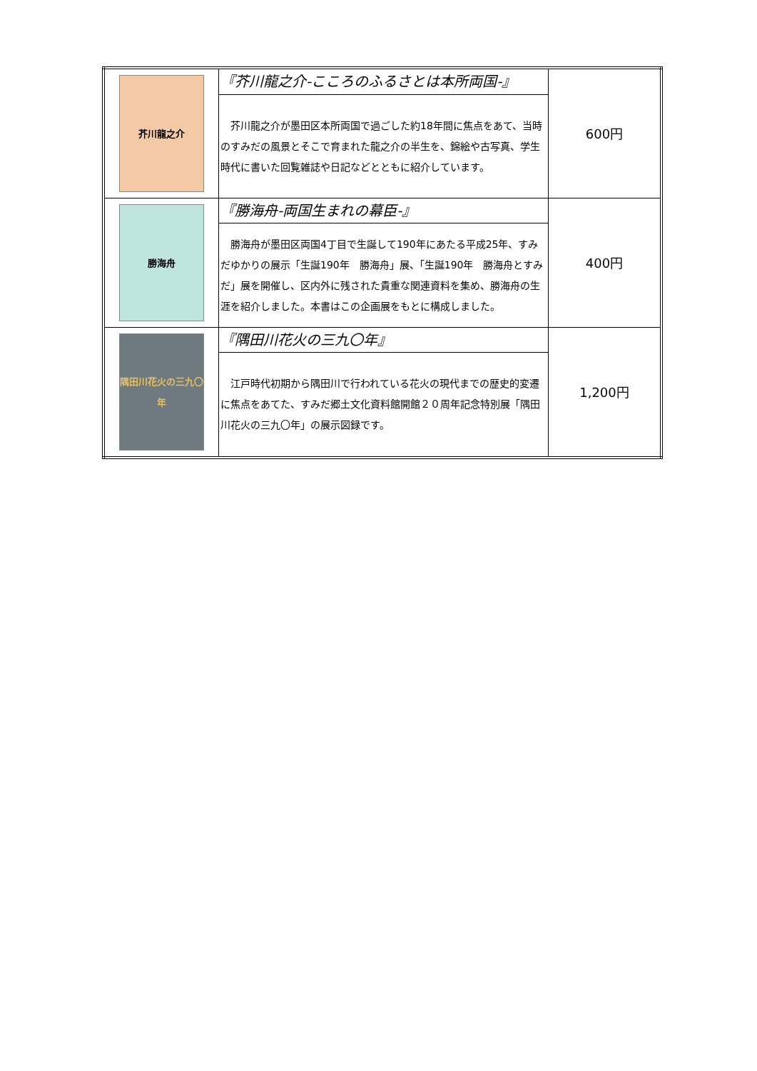| 芥川龍之介 | 『芥川龍之介-こころのふるさとは本所両国-』 | 600円 |
| | 芥川龍之介が墨田区本所両国で過ごした約18年間に焦点をあて、当時のすみだの風景とそこで育まれた龍之介の半生を、錦絵や古写真、学生時代に書いた回覧雑誌や日記などとともに紹介しています。 | |
| 勝海舟 | 『勝海舟-両国生まれの幕臣-』 | 400円 |
| | 勝海舟が墨田区両国4丁目で生誕して190年にあたる平成25年、すみだゆかりの展示「生誕190年 勝海舟」展、「生誕190年 勝海舟とすみだ」展を開催し、区内外に残された貴重な関連資料を集め、勝海舟の生涯を紹介しました。本書はこの企画展をもとに構成しました。 | |
| 隅田川花火の三九〇年 | 『隅田川花火の三九〇年』 | 1,200円 |
| | 江戸時代初期から隅田川で行われている花火の現代までの歴史的変遷に焦点をあてた、すみだ郷土文化資料館開館２０周年記念特別展「隅田川花火の三九〇年」の展示図録です。 | |